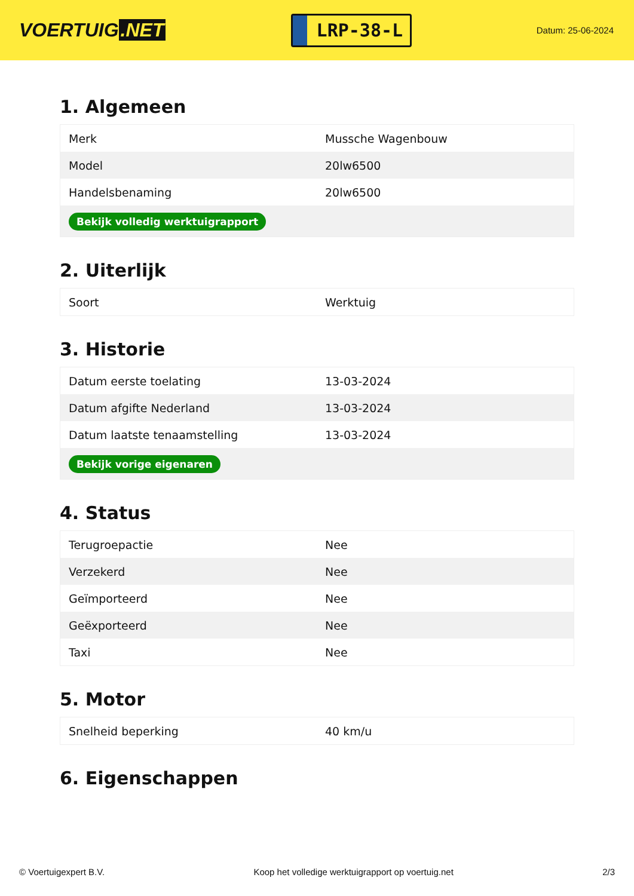VOERTUIG.NET
LRP-38-L
Datum: 25-06-2024
1. Algemeen
| Merk | Mussche Wagenbouw |
| Model | 20lw6500 |
| Handelsbenaming | 20lw6500 |
| Bekijk volledig werktuigrapport | |
2. Uiterlijk
| Soort | Werktuig |
3. Historie
| Datum eerste toelating | 13-03-2024 |
| Datum afgifte Nederland | 13-03-2024 |
| Datum laatste tenaamstelling | 13-03-2024 |
| Bekijk vorige eigenaren | |
4. Status
| Terugroepactie | Nee |
| Verzekerd | Nee |
| Geïmporteerd | Nee |
| Geëxporteerd | Nee |
| Taxi | Nee |
5. Motor
| Snelheid beperking | 40 km/u |
6. Eigenschappen
© Voertuigexpert B.V. Koop het volledige werktuigrapport op voertuig.net 2/3